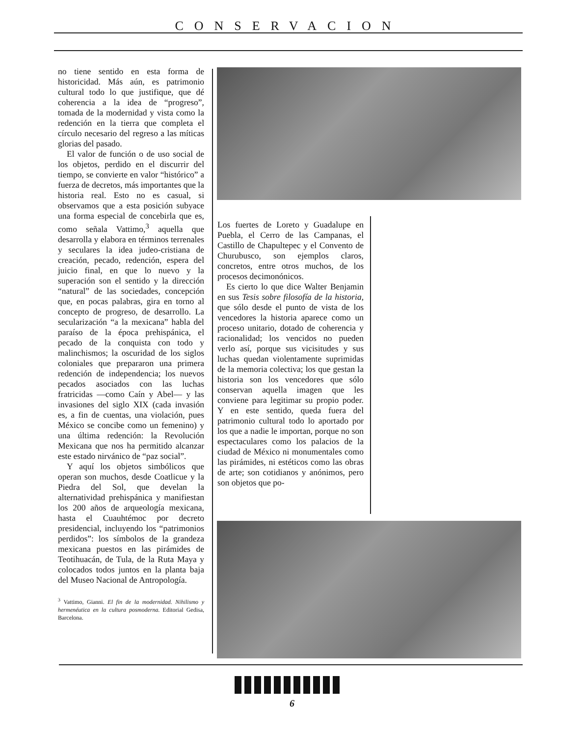CONSERVACION
no tiene sentido en esta forma de historicidad. Más aún, es patrimonio cultural todo lo que justifique, que dé coherencia a la idea de “progreso”, tomada de la modernidad y vista como la redención en la tierra que completa el círculo necesario del regreso a las míticas glorias del pasado.
El valor de función o de uso social de los objetos, perdido en el discurrir del tiempo, se convierte en valor “histórico” a fuerza de decretos, más importantes que la historia real. Esto no es casual, si observamos que a esta posición subyace una forma especial de concebirla que es, como señala Vattimo,<sup>3</sup> aquella que desarrolla y elabora en términos terrenales y seculares la idea judeo-cristiana de creación, pecado, redención, espera del juicio final, en que lo nuevo y la superación son el sentido y la dirección “natural” de las sociedades, concepción que, en pocas palabras, gira en torno al concepto de progreso, de desarrollo. La secularización “a la mexicana” habla del paraíso de la época prehispánica, el pecado de la conquista con todo y malinchismos; la oscuridad de los siglos coloniales que prepararon una primera redención de independencia; los nuevos pecados asociados con las luchas fratricidas —como Caín y Abel— y las invasiones del siglo XIX (cada invasión es, a fin de cuentas, una violación, pues México se concibe como un femenino) y una última redención: la Revolución Mexicana que nos ha permitido alcanzar este estado nirvánico de “paz social”.
Y aquí los objetos simbólicos que operan son muchos, desde Coatlicue y la Piedra del Sol, que develan la alternatividad prehispánica y manifiestan los 200 años de arqueología mexicana, hasta el Cuauhtémoc por decreto presidencial, incluyendo los “patrimonios perdidos”: los símbolos de la grandeza mexicana puestos en las pirámides de Teotihuacán, de Tula, de la Ruta Maya y colocados todos juntos en la planta baja del Museo Nacional de Antropología.
<sup>3</sup> Vattimo, Gianni. El fin de la modernidad. Nihilismo y hermenéutica en la cultura posmoderna. Editorial Gedisa, Barcelona.
Los fuertes de Loreto y Guadalupe en Puebla, el Cerro de las Campanas, el Castillo de Chapultepec y el Convento de Churubusco, son ejemplos claros, concretos, entre otros muchos, de los procesos decimonónicos.
Es cierto lo que dice Walter Benjamin en sus Tesis sobre filosofía de la historia, que sólo desde el punto de vista de los vencedores la historia aparece como un proceso unitario, dotado de coherencia y racionalidad; los vencidos no pueden verlo así, porque sus vicisitudes y sus luchas quedan violentamente suprimidas de la memoria colectiva; los que gestan la historia son los vencedores que sólo conservan aquella imagen que les conviene para legitimar su propio poder. Y en este sentido, queda fuera del patrimonio cultural todo lo aportado por los que a nadie le importan, porque no son espectaculares como los palacios de la ciudad de México ni monumentales como las pirámides, ni estéticos como las obras de arte; son cotidianos y anónimos, pero son objetos que po-
6